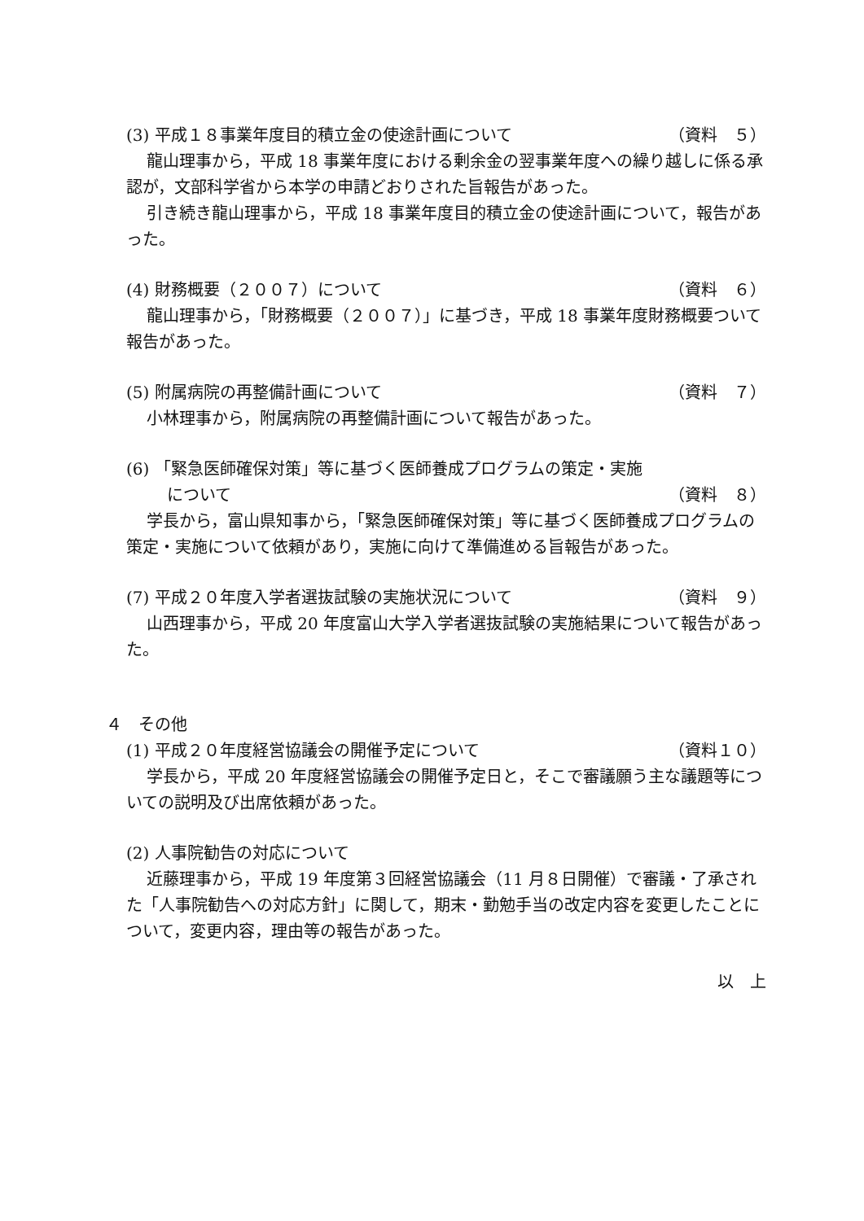(3) 平成１８事業年度目的積立金の使途計画について （資料　５）
龍山理事から，平成 18 事業年度における剰余金の翌事業年度への繰り越しに係る承認が，文部科学省から本学の申請どおりされた旨報告があった。
引き続き龍山理事から，平成 18 事業年度目的積立金の使途計画について，報告があった。
(4) 財務概要（２００７）について （資料　６）
龍山理事から，「財務概要（２００７）」に基づき，平成 18 事業年度財務概要ついて報告があった。
(5) 附属病院の再整備計画について （資料　７）
小林理事から，附属病院の再整備計画について報告があった。
(6) 「緊急医師確保対策」等に基づく医師養成プログラムの策定・実施
について （資料　８）
学長から，富山県知事から，「緊急医師確保対策」等に基づく医師養成プログラムの策定・実施について依頼があり，実施に向けて準備進める旨報告があった。
(7) 平成２０年度入学者選抜試験の実施状況について （資料　９）
山西理事から，平成 20 年度富山大学入学者選抜試験の実施結果について報告があった。
４　その他
(1) 平成２０年度経営協議会の開催予定について （資料１０）
学長から，平成 20 年度経営協議会の開催予定日と，そこで審議願う主な議題等についての説明及び出席依頼があった。
(2) 人事院勧告の対応について
近藤理事から，平成 19 年度第３回経営協議会（11 月８日開催）で審議・了承された「人事院勧告への対応方針」に関して，期末・勤勉手当の改定内容を変更したことについて，変更内容，理由等の報告があった。
以　上